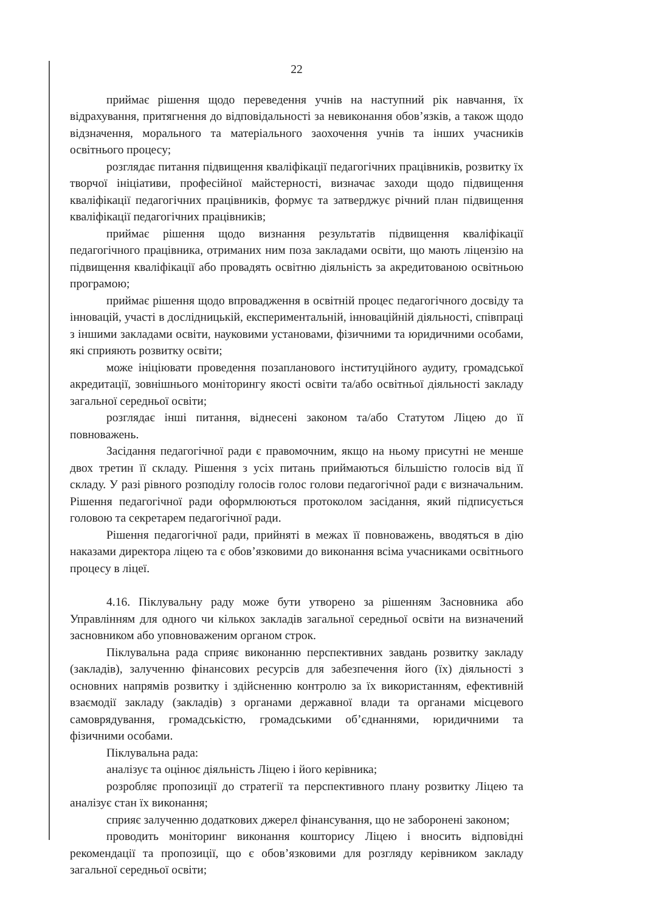22
приймає рішення щодо переведення учнів на наступний рік навчання, їх відрахування, притягнення до відповідальності за невиконання обов’язків, а також щодо відзначення, морального та матеріального заохочення учнів та інших учасників освітнього процесу;
розглядає питання підвищення кваліфікації педагогічних працівників, розвитку їх творчої ініціативи, професійної майстерності, визначає заходи щодо підвищення кваліфікації педагогічних працівників, формує та затверджує річний план підвищення кваліфікації педагогічних працівників;
приймає рішення щодо визнання результатів підвищення кваліфікації педагогічного працівника, отриманих ним поза закладами освіти, що мають ліцензію на підвищення кваліфікації або провадять освітню діяльність за акредитованою освітньою програмою;
приймає рішення щодо впровадження в освітній процес педагогічного досвіду та інновацій, участі в дослідницькій, експериментальній, інноваційній діяльності, співпраці з іншими закладами освіти, науковими установами, фізичними та юридичними особами, які сприяють розвитку освіти;
може ініціювати проведення позапланового інституційного аудиту, громадської акредитації, зовнішнього моніторингу якості освіти та/або освітньої діяльності закладу загальної середньої освіти;
розглядає інші питання, віднесені законом та/або Статутом Ліцею до її повноважень.
Засідання педагогічної ради є правомочним, якщо на ньому присутні не менше двох третин її складу. Рішення з усіх питань приймаються більшістю голосів від її складу. У разі рівного розподілу голосів голос голови педагогічної ради є визначальним. Рішення педагогічної ради оформлюються протоколом засідання, який підписується головою та секретарем педагогічної ради.
Рішення педагогічної ради, прийняті в межах її повноважень, вводяться в дію наказами директора ліцею та є обов’язковими до виконання всіма учасниками освітнього процесу в ліцеї.
4.16. Піклувальну раду може бути утворено за рішенням Засновника або Управлінням для одного чи кількох закладів загальної середньої освіти на визначений засновником або уповноваженим органом строк.
Піклувальна рада сприяє виконанню перспективних завдань розвитку закладу (закладів), залученню фінансових ресурсів для забезпечення його (їх) діяльності з основних напрямів розвитку і здійсненню контролю за їх використанням, ефективній взаємодії закладу (закладів) з органами державної влади та органами місцевого самоврядування, громадськістю, громадськими об’єднаннями, юридичними та фізичними особами.
Піклувальна рада:
аналізує та оцінює діяльність Ліцею і його керівника;
розробляє пропозиції до стратегії та перспективного плану розвитку Ліцею та аналізує стан їх виконання;
сприяє залученню додаткових джерел фінансування, що не заборонені законом;
проводить моніторинг виконання кошторису Ліцею і вносить відповідні рекомендації та пропозиції, що є обов’язковими для розгляду керівником закладу загальної середньої освіти;